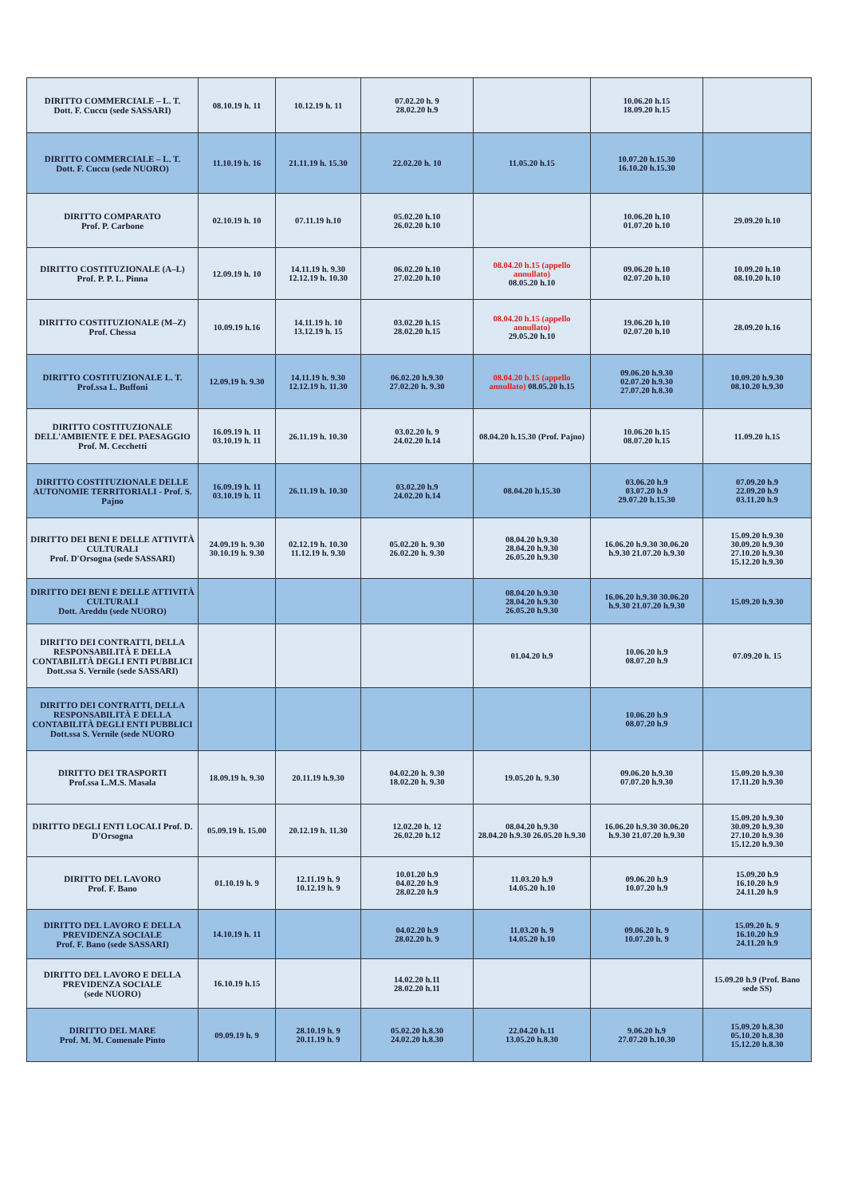| DIRITTO COMMERCIALE – L. T. Dott. F. Cuccu (sede SASSARI) | 08.10.19 h. 11 | 10.12.19 h. 11 | 07.02.20 h. 9 28.02.20 h.9 | | 10.06.20 h.15 18.09.20 h.15 | |
| DIRITTO COMMERCIALE – L. T. Dott. F. Cuccu (sede NUORO) | 11.10.19 h. 16 | 21.11.19 h. 15.30 | 22.02.20 h. 10 | 11.05.20 h.15 | 10.07.20 h.15.30 16.10.20 h.15.30 | |
| DIRITTO COMPARATO Prof. P. Carbone | 02.10.19 h. 10 | 07.11.19 h.10 | 05.02.20 h.10 26.02.20 h.10 | | 10.06.20 h.10 01.07.20 h.10 | 29.09.20 h.10 |
| DIRITTO COSTITUZIONALE (A–L) Prof. P. P. L. Pinna | 12.09.19 h. 10 | 14.11.19 h. 9.30 12.12.19 h. 10.30 | 06.02.20 h.10 27.02.20 h.10 | 08.04.20 h.15 (appello annullato) 08.05.20 h.10 | 09.06.20 h.10 02.07.20 h.10 | 10.09.20 h.10 08.10.20 h.10 |
| DIRITTO COSTITUZIONALE (M–Z) Prof. Chessa | 10.09.19 h.16 | 14.11.19 h. 10 13.12.19 h. 15 | 03.02.20 h.15 28.02.20 h.15 | 08.04.20 h.15 (appello annullato) 29.05.20 h.10 | 19.06.20 h.10 02.07.20 h.10 | 28.09.20 h.16 |
| DIRITTO COSTITUZIONALE L. T. Prof.ssa L. Buffoni | 12.09.19 h. 9.30 | 14.11.19 h. 9.30 12.12.19 h. 11.30 | 06.02.20 h.9.30 27.02.20 h. 9.30 | 08.04.20 h.15 (appello annullato) 08.05.20 h.15 | 09.06.20 h.9.30 02.07.20 h.9.30 27.07.20 h.8.30 | 10.09.20 h.9.30 08.10.20 h.9.30 |
| DIRITTO COSTITUZIONALE DELL'AMBIENTE E DEL PAESAGGIO Prof. M. Cecchetti | 16.09.19 h. 11 03.10.19 h. 11 | 26.11.19 h. 10.30 | 03.02.20 h. 9 24.02.20 h.14 | 08.04.20 h.15.30 (Prof. Pajno) | 10.06.20 h.15 08.07.20 h.15 | 11.09.20 h.15 |
| DIRITTO COSTITUZIONALE DELLE AUTONOMIE TERRITORIALI - Prof. S. Pajno | 16.09.19 h. 11 03.10.19 h. 11 | 26.11.19 h. 10.30 | 03.02.20 h.9 24.02.20 h.14 | 08.04.20 h.15.30 | 03.06.20 h.9 03.07.20 h.9 29.07.20 h.15.30 | 07.09.20 h.9 22.09.20 h.9 03.11.20 h.9 |
| DIRITTO DEI BENI E DELLE ATTIVITÀ CULTURALI Prof. D'Orsogna (sede SASSARI) | 24.09.19 h. 9.30 30.10.19 h. 9.30 | 02.12.19 h. 10.30 11.12.19 h. 9.30 | 05.02.20 h. 9.30 26.02.20 h. 9.30 | 08.04.20 h.9.30 28.04.20 h.9.30 26.05.20 h.9.30 | 16.06.20 h.9.30 30.06.20 h.9.30 21.07.20 h.9.30 | 15.09.20 h.9.30 30.09.20 h.9.30 27.10.20 h.9.30 15.12.20 h.9.30 |
| DIRITTO DEI BENI E DELLE ATTIVITÀ CULTURALI Dott. Areddu (sede NUORO) | | | | 08.04.20 h.9.30 28.04.20 h.9.30 26.05.20 h.9.30 | 16.06.20 h.9.30 30.06.20 h.9.30 21.07.20 h.9.30 | 15.09.20 h.9.30 |
| DIRITTO DEI CONTRATTI, DELLA RESPONSABILITÀ E DELLA CONTABILITÀ DEGLI ENTI PUBBLICI Dott.ssa S. Vernile (sede SASSARI) | | | | 01.04.20 h.9 | 10.06.20 h.9 08.07.20 h.9 | 07.09.20 h. 15 |
| DIRITTO DEI CONTRATTI, DELLA RESPONSABILITÀ E DELLA CONTABILITÀ DEGLI ENTI PUBBLICI Dott.ssa S. Vernile (sede NUORO | | | | | 10.06.20 h.9 08.07.20 h.9 | |
| DIRITTO DEI TRASPORTI Prof.ssa L.M.S. Masala | 18.09.19 h. 9.30 | 20.11.19 h.9.30 | 04.02.20 h. 9.30 18.02.20 h. 9.30 | 19.05.20 h. 9.30 | 09.06.20 h.9.30 07.07.20 h.9.30 | 15.09.20 h.9.30 17.11.20 h.9.30 |
| DIRITTO DEGLI ENTI LOCALI Prof. D. D'Orsogna | 05.09.19 h. 15.00 | 20.12.19 h. 11.30 | 12.02.20 h. 12 26.02.20 h.12 | 08.04.20 h.9.30 28.04.20 h.9.30 26.05.20 h.9.30 | 16.06.20 h.9.30 30.06.20 h.9.30 21.07.20 h.9.30 | 15.09.20 h.9.30 30.09.20 h.9.30 27.10.20 h.9.30 15.12.20 h.9.30 |
| DIRITTO DEL LAVORO Prof. F. Bano | 01.10.19 h. 9 | 12.11.19 h. 9 10.12.19 h. 9 | 10.01.20 h.9 04.02.20 h.9 28.02.20 h.9 | 11.03.20 h.9 14.05.20 h.10 | 09.06.20 h.9 10.07.20 h.9 | 15.09.20 h.9 16.10.20 h.9 24.11.20 h.9 |
| DIRITTO DEL LAVORO E DELLA PREVIDENZA SOCIALE Prof. F. Bano (sede SASSARI) | 14.10.19 h. 11 | | 04.02.20 h.9 28.02.20 h. 9 | 11.03.20 h. 9 14.05.20 h.10 | 09.06.20 h. 9 10.07.20 h. 9 | 15.09.20 h. 9 16.10.20 h.9 24.11.20 h.9 |
| DIRITTO DEL LAVORO E DELLA PREVIDENZA SOCIALE (sede NUORO) | 16.10.19 h.15 | | 14.02.20 h.11 28.02.20 h.11 | | | 15.09.20 h.9 (Prof. Bano sede SS) |
| DIRITTO DEL MARE Prof. M. M. Comenale Pinto | 09.09.19 h. 9 | 28.10.19 h. 9 20.11.19 h. 9 | 05.02.20 h.8.30 24.02.20 h.8.30 | 22.04.20 h.11 13.05.20 h.8.30 | 9.06.20 h.9 27.07.20 h.10.30 | 15.09.20 h.8.30 05.10.20 h.8.30 15.12.20 h.8.30 |